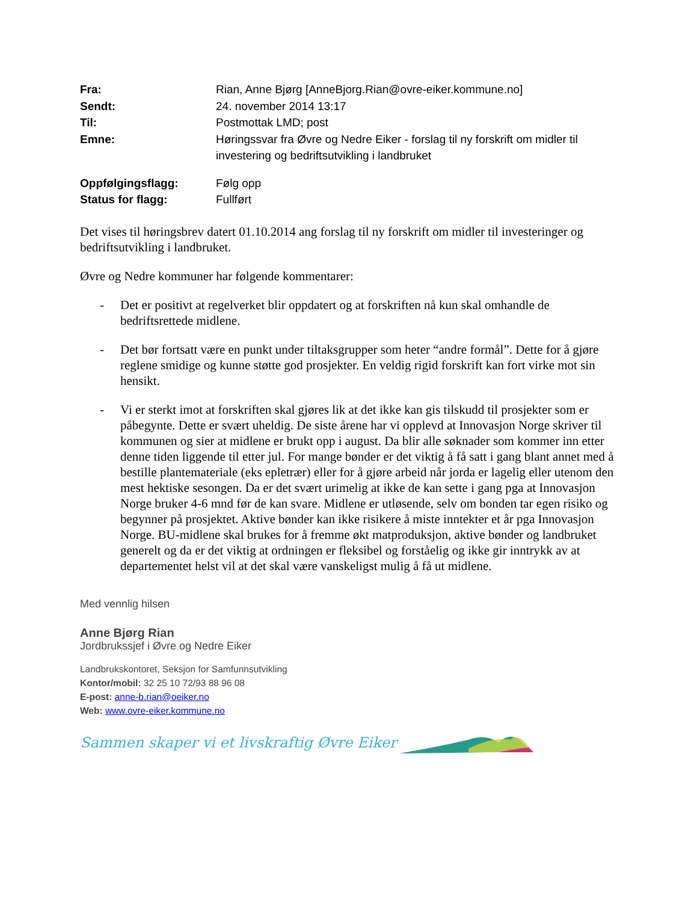| Fra: | Rian, Anne Bjørg [AnneBjorg.Rian@ovre-eiker.kommune.no] |
| Sendt: | 24. november 2014 13:17 |
| Til: | Postmottak LMD; post |
| Emne: | Høringssvar fra Øvre og Nedre Eiker - forslag til ny forskrift om midler til investering og bedriftsutvikling i landbruket |
| Oppfølgingsflagg: | Følg opp |
| Status for flagg: | Fullført |
Det vises til høringsbrev datert 01.10.2014 ang forslag til ny forskrift om midler til investeringer og bedriftsutvikling i landbruket.
Øvre og Nedre kommuner har følgende kommentarer:
- Det er positivt at regelverket blir oppdatert og at forskriften nå kun skal omhandle de bedriftsrettede midlene.
- Det bør fortsatt være en punkt under tiltaksgrupper som heter “andre formål”. Dette for å gjøre reglene smidige og kunne støtte god prosjekter. En veldig rigid forskrift kan fort virke mot sin hensikt.
- Vi er sterkt imot at forskriften skal gjøres lik at det ikke kan gis tilskudd til prosjekter som er påbegynte. Dette er svært uheldig. De siste årene har vi opplevd at Innovasjon Norge skriver til kommunen og sier at midlene er brukt opp i august. Da blir alle søknader som kommer inn etter denne tiden liggende til etter jul. For mange bønder er det viktig å få satt i gang blant annet med å bestille plantemateriale (eks epletrær) eller for å gjøre arbeid når jorda er lagelig eller utenom den mest hektiske sesongen. Da er det svært urimelig at ikke de kan sette i gang pga at Innovasjon Norge bruker 4-6 mnd før de kan svare. Midlene er utløsende, selv om bonden tar egen risiko og begynner på prosjektet. Aktive bønder kan ikke risikere å miste inntekter et år pga Innovasjon Norge. BU-midlene skal brukes for å fremme økt matproduksjon, aktive bønder og landbruket generelt og da er det viktig at ordningen er fleksibel og forståelig og ikke gir inntrykk av at departementet helst vil at det skal være vanskeligst mulig å få ut midlene.
Med vennlig hilsen
Anne Bjørg Rian
Jordbrukssjef i Øvre og Nedre Eiker
Landbrukskontoret, Seksjon for Samfunnsutvikling
Kontor/mobil: 32 25 10 72/93 88 96 08
E-post: anne-b.rian@oeiker.no
Web: www.ovre-eiker.kommune.no
Sammen skaper vi et livskraftig Øvre Eiker